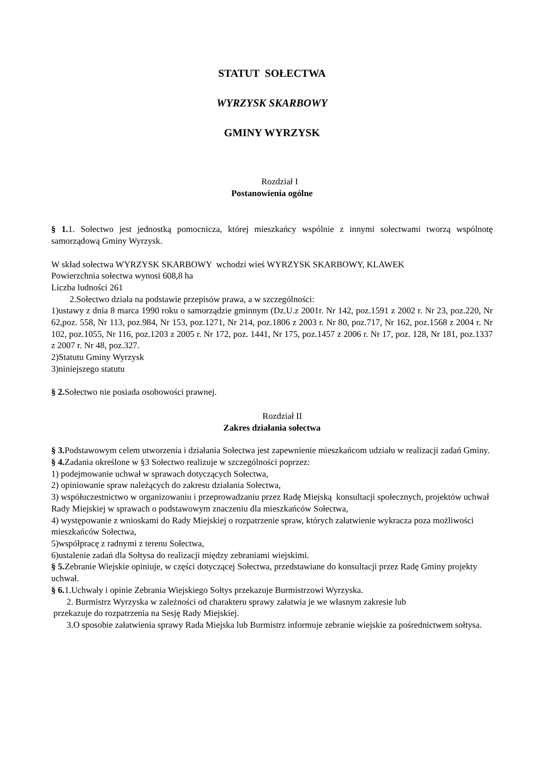STATUT SOŁECTWA
WYRZYSK SKARBOWY
GMINY WYRZYSK
Rozdział I
Postanowienia ogólne
§ 1. 1. Sołectwo jest jednostką pomocnicza, której mieszkańcy wspólnie z innymi sołectwami tworzą wspólnotę samorządową Gminy Wyrzysk.
W skład sołectwa WYRZYSK SKARBOWY wchodzi wieś WYRZYSK SKARBOWY, KLAWEK
Powierzchnia sołectwa wynosi 608,8 ha
Liczba ludności 261
2.Sołectwo działa na podstawie przepisów prawa, a w szczególności:
1)ustawy z dnia 8 marca 1990 roku o samorządzie gminnym (Dz.U.z 2001r. Nr 142, poz.1591 z 2002 r. Nr 23, poz.220, Nr 62,poz. 558, Nr 113, poz.984, Nr 153, poz.1271, Nr 214, poz.1806 z 2003 r. Nr 80, poz.717, Nr 162, poz.1568 z 2004 r. Nr 102, poz.1055, Nr 116, poz.1203 z 2005 r. Nr 172, poz. 1441, Nr 175, poz.1457 z 2006 r. Nr 17, poz. 128, Nr 181, poz.1337 z 2007 r. Nr 48, poz.327.
2)Statutu Gminy Wyrzysk
3)niniejszego statutu
§ 2. Sołectwo nie posiada osobowości prawnej.
Rozdział II
Zakres działania sołectwa
§ 3. Podstawowym celem utworzenia i działania Sołectwa jest zapewnienie mieszkańcom udziału w realizacji zadań Gminy.
§ 4. Zadania określone w §3 Sołectwo realizuje w szczególności poprzez:
1) podejmowanie uchwał w sprawach dotyczących Sołectwa,
2) opiniowanie spraw należących do zakresu działania Sołectwa,
3) współuczestnictwo w organizowaniu i przeprowadzaniu przez Radę Miejską konsultacji społecznych, projektów uchwał Rady Miejskiej w sprawach o podstawowym znaczeniu dla mieszkańców Sołectwa,
4) występowanie z wnioskami do Rady Miejskiej o rozpatrzenie spraw, których załatwienie wykracza poza możliwości mieszkańców Sołectwa,
5)współpracę z radnymi z terenu Sołectwa,
6)ustalenie zadań dla Sołtysa do realizacji między zebraniami wiejskimi.
§ 5. Zebranie Wiejskie opiniuje, w części dotyczącej Sołectwa, przedstawiane do konsultacji przez Radę Gminy projekty uchwał.
§ 6. 1.Uchwały i opinie Zebrania Wiejskiego Sołtys przekazuje Burmistrzowi Wyrzyska.
2. Burmistrz Wyrzyska w zależności od charakteru sprawy załatwia je we własnym zakresie lub
przekazuje do rozpatrzenia na Sesję Rady Miejskiej.
3.O sposobie załatwienia sprawy Rada Miejska lub Burmistrz informuje zebranie wiejskie za pośrednictwem sołtysa.